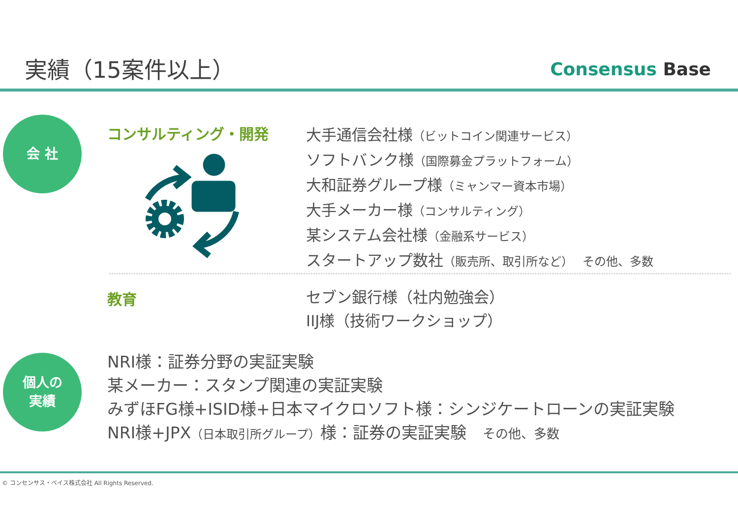実績（15案件以上） Consensus Base
会 社 コンサルティング・開発
大手通信会社様（ビットコイン関連サービス）
ソフトバンク様（国際募金プラットフォーム）
大和証券グループ様（ミャンマー資本市場）
大手メーカー様（コンサルティング）
某システム会社様（金融系サービス）
スタートアップ数社（販売所、取引所など）　その他、多数
教育
セブン銀行様（社内勉強会）
IIJ様（技術ワークショップ）
個人の
実績
NRI様：証券分野の実証実験
某メーカー：スタンプ関連の実証実験
みずほFG様+ISID様+日本マイクロソフト様：シンジケートローンの実証実験
NRI様+JPX（日本取引所グループ）様：証券の実証実験　その他、多数
© コンセンサス・ベイス株式会社 All Rights Reserved.